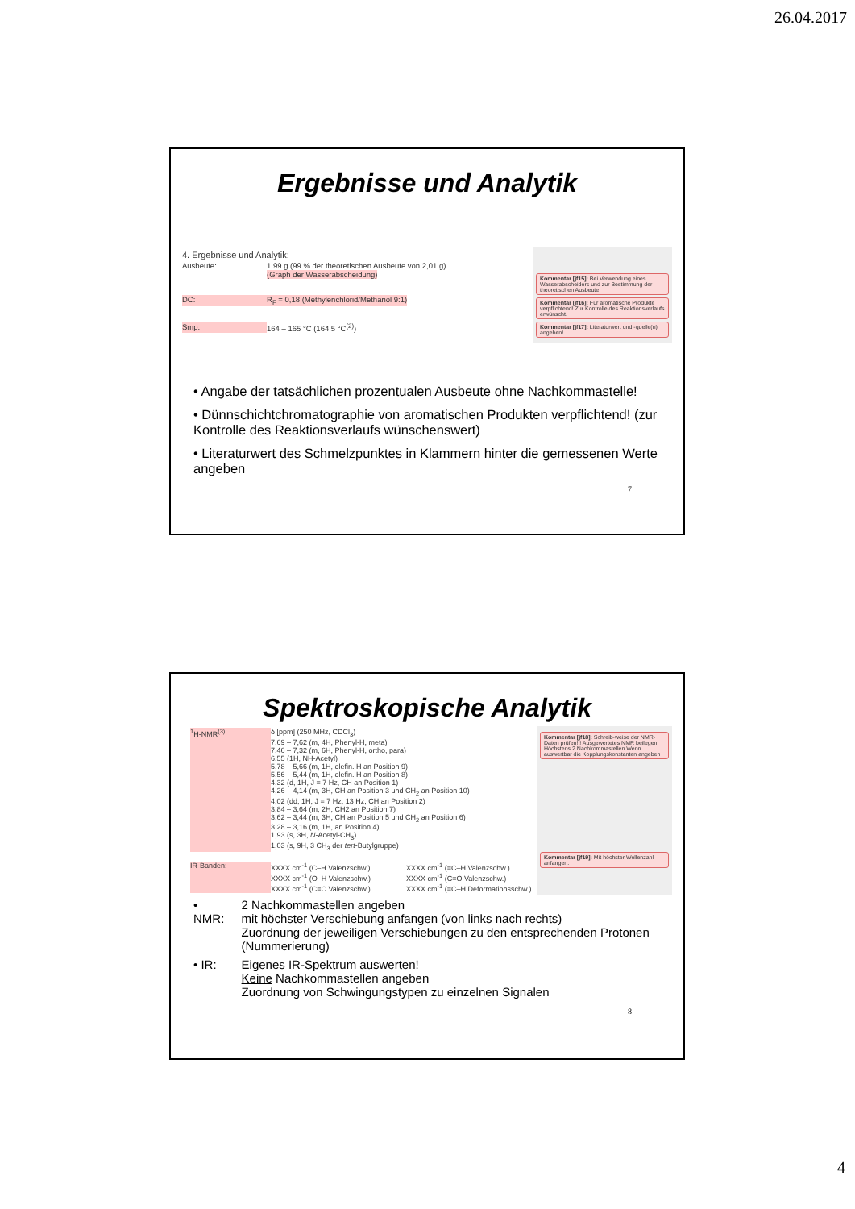26.04.2017
Ergebnisse und Analytik
4. Ergebnisse und Analytik:
Ausbeute: 1,99 g (99 % der theoretischen Ausbeute von 2,01 g)
(Graph der Wasserabscheidung)
DC: R<sub>F</sub> = 0,18 (Methylenchlorid/Methanol 9:1)
Smp: 164 – 165 °C (164.5 °C<sup>(2)</sup>)
Kommentar [jf15]: Bei Verwendung eines Wasserabscheiders und zur Bestimmung der theoretischen Ausbeute
Kommentar [jf16]: Für aromatische Produkte verpflichtend! Zur Kontrolle des Reaktionsverlaufs erwünscht.
Kommentar [jf17]: Literaturwert und -quelle(n) angeben!
• Angabe der tatsächlichen prozentualen Ausbeute ohne Nachkommastelle!
• Dünnschichtchromatographie von aromatischen Produkten verpflichtend! (zur Kontrolle des Reaktionsverlaufs wünschenswert)
• Literaturwert des Schmelzpunktes in Klammern hinter die gemessenen Werte angeben
7
Spektroskopische Analytik
<sup>1</sup>H-NMR<sup>(3)</sup>: δ [ppm] (250 MHz, CDCl<sub>3</sub>)
7,69 – 7,62 (m, 4H, Phenyl-H, meta)
7,46 – 7,32 (m, 6H, Phenyl-H, ortho, para)
6,55 (1H, NH-Acetyl)
5,78 – 5,66 (m, 1H, olefin. H an Position 9)
5,56 – 5,44 (m, 1H, olefin. H an Position 8)
4,32 (d, 1H, J = 7 Hz, CH an Position 1)
4,26 – 4,14 (m, 3H, CH an Position 3 und CH<sub>2</sub> an Position 10)
4,02 (dd, 1H, J = 7 Hz, 13 Hz, CH an Position 2)
3,84 – 3,64 (m, 2H, CH2 an Position 7)
3,62 – 3,44 (m, 3H, CH an Position 5 und CH<sub>2</sub> an Position 6)
3,28 – 3,16 (m, 1H, an Position 4)
1,93 (s, 3H, N-Acetyl-CH<sub>3</sub>)
1,03 (s, 9H, 3 CH<sub>3</sub> der tert-Butylgruppe)
IR-Banden: XXXX cm<sup>-1</sup> (C–H Valenzschw.)
XXXX cm<sup>-1</sup> (O–H Valenzschw.)
XXXX cm<sup>-1</sup> (C=C Valenzschw.) XXXX cm<sup>-1</sup> (=C–H Valenzschw.)
XXXX cm<sup>-1</sup> (C=O Valenzschw.)
XXXX cm<sup>-1</sup> (=C–H Deformationsschw.)
Kommentar [jf18]: Schreib-weise der NMR-Daten prüfen!!! Ausgewertetes NMR beilegen. Höchstens 2 Nachkommastellen Wenn auswertbar die Kopplungskonstanten angeben
Kommentar [jf19]: Mit höchster Wellenzahl anfangen.
| • NMR: | 2 Nachkommastellen angeben mit höchster Verschiebung anfangen (von links nach rechts) Zuordnung der jeweiligen Verschiebungen zu den entsprechenden Protonen (Nummerierung) |
| • IR: | Eigenes IR-Spektrum auswerten! Keine Nachkommastellen angeben Zuordnung von Schwingungstypen zu einzelnen Signalen |
8
4